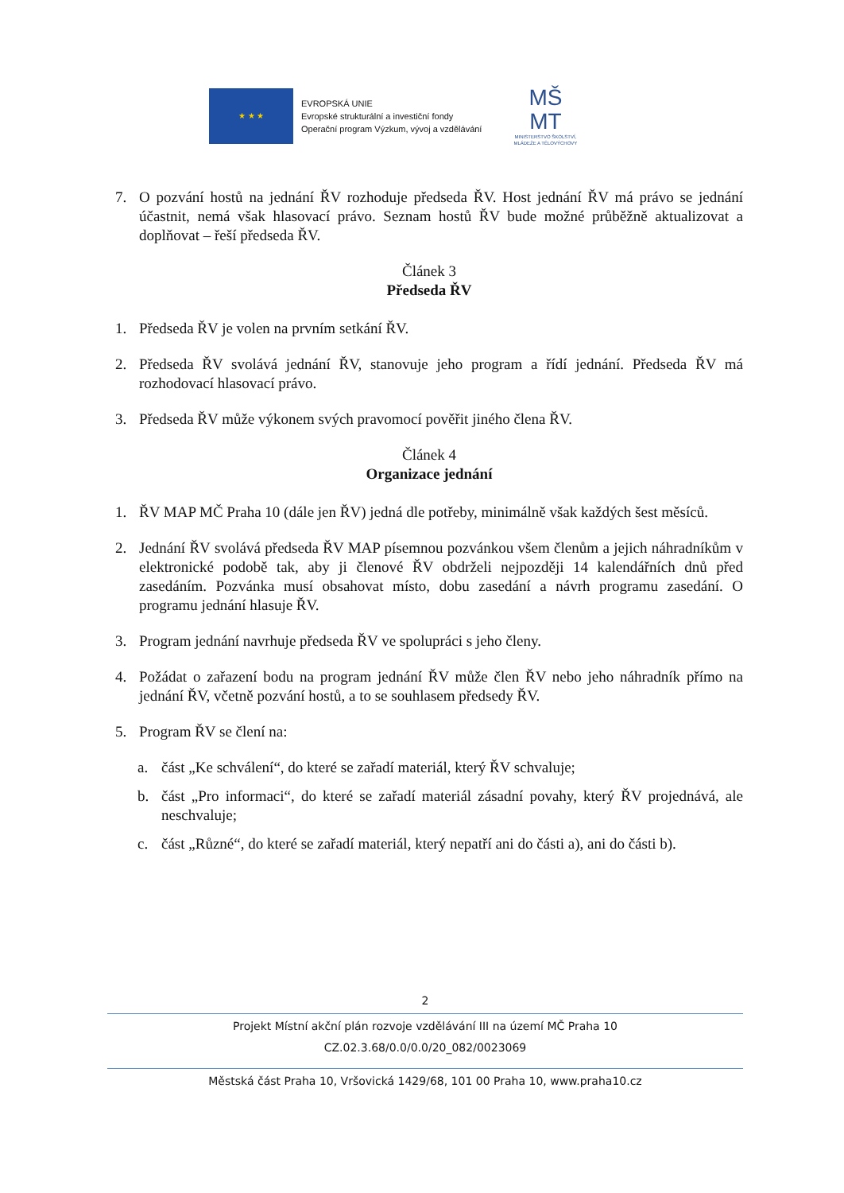★ ★ ★
EVROPSKÁ UNIE
Evropské strukturální a investiční fondy
Operační program Výzkum, vývoj a vzdělávání
MŠ
MT
MINISTERSTVO ŠKOLSTVÍ,
MLÁDEŽE A TĚLOVÝCHOVY
7. O pozvání hostů na jednání ŘV rozhoduje předseda ŘV. Host jednání ŘV má právo se jednání účastnit, nemá však hlasovací právo. Seznam hostů ŘV bude možné průběžně aktualizovat a doplňovat – řeší předseda ŘV.
Článek 3
Předseda ŘV
1. Předseda ŘV je volen na prvním setkání ŘV.
2. Předseda ŘV svolává jednání ŘV, stanovuje jeho program a řídí jednání. Předseda ŘV má rozhodovací hlasovací právo.
3. Předseda ŘV může výkonem svých pravomocí pověřit jiného člena ŘV.
Článek 4
Organizace jednání
1. ŘV MAP MČ Praha 10 (dále jen ŘV) jedná dle potřeby, minimálně však každých šest měsíců.
2. Jednání ŘV svolává předseda ŘV MAP písemnou pozvánkou všem členům a jejich náhradníkům v elektronické podobě tak, aby ji členové ŘV obdrželi nejpozději 14 kalendářních dnů před zasedáním. Pozvánka musí obsahovat místo, dobu zasedání a návrh programu zasedání. O programu jednání hlasuje ŘV.
3. Program jednání navrhuje předseda ŘV ve spolupráci s jeho členy.
4. Požádat o zařazení bodu na program jednání ŘV může člen ŘV nebo jeho náhradník přímo na jednání ŘV, včetně pozvání hostů, a to se souhlasem předsedy ŘV.
5. Program ŘV se člení na:
a. část „Ke schválení“, do které se zařadí materiál, který ŘV schvaluje;
b. část „Pro informaci“, do které se zařadí materiál zásadní povahy, který ŘV projednává, ale neschvaluje;
c. část „Různé“, do které se zařadí materiál, který nepatří ani do části a), ani do části b).
2
Projekt Místní akční plán rozvoje vzdělávání III na území MČ Praha 10
CZ.02.3.68/0.0/0.0/20_082/0023069
Městská část Praha 10, Vršovická 1429/68, 101 00 Praha 10, www.praha10.cz